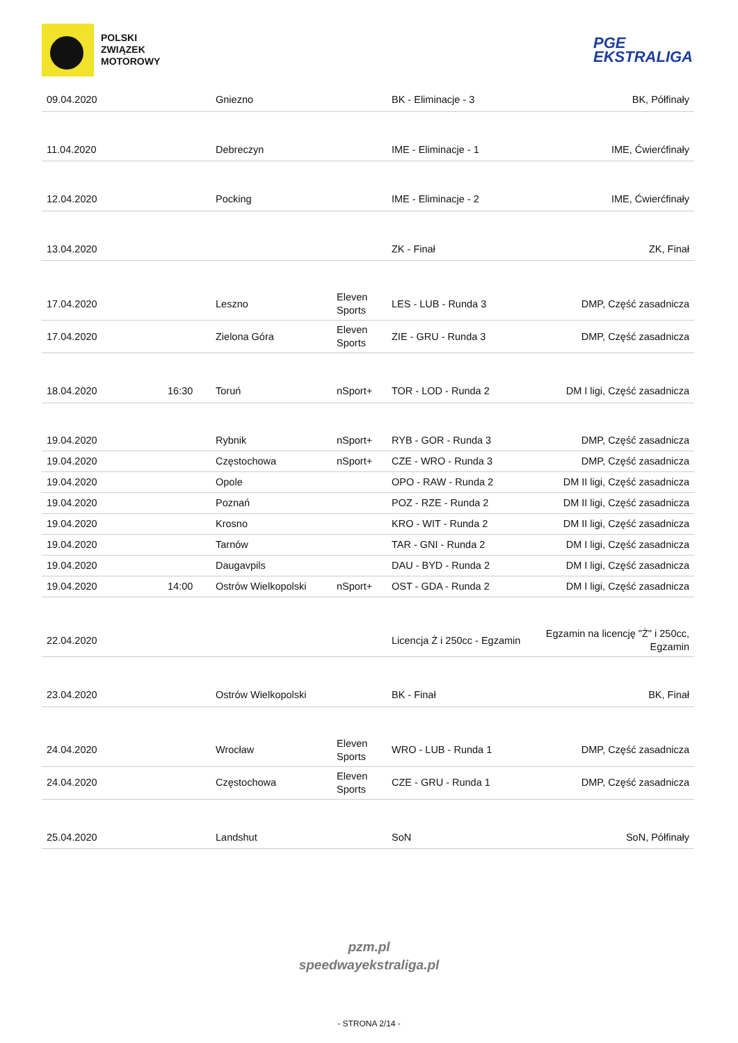POLSKI
ZWIĄZEK
MOTOROWY
PGE
EKSTRALIGA
| 09.04.2020 | | Gniezno | | BK - Eliminacje - 3 | BK, Półfinały |
| 11.04.2020 | | Debreczyn | | IME - Eliminacje - 1 | IME, Ćwierćfinały |
| 12.04.2020 | | Pocking | | IME - Eliminacje - 2 | IME, Ćwierćfinały |
| 13.04.2020 | | | | ZK - Finał | ZK, Finał |
| 17.04.2020 | | Leszno | Eleven Sports | LES - LUB - Runda 3 | DMP, Część zasadnicza |
| 17.04.2020 | | Zielona Góra | Eleven Sports | ZIE - GRU - Runda 3 | DMP, Część zasadnicza |
| 18.04.2020 | 16:30 | Toruń | nSport+ | TOR - LOD - Runda 2 | DM I ligi, Część zasadnicza |
| 19.04.2020 | | Rybnik | nSport+ | RYB - GOR - Runda 3 | DMP, Część zasadnicza |
| 19.04.2020 | | Częstochowa | nSport+ | CZE - WRO - Runda 3 | DMP, Część zasadnicza |
| 19.04.2020 | | Opole | | OPO - RAW - Runda 2 | DM II ligi, Część zasadnicza |
| 19.04.2020 | | Poznań | | POZ - RZE - Runda 2 | DM II ligi, Część zasadnicza |
| 19.04.2020 | | Krosno | | KRO - WIT - Runda 2 | DM II ligi, Część zasadnicza |
| 19.04.2020 | | Tarnów | | TAR - GNI - Runda 2 | DM I ligi, Część zasadnicza |
| 19.04.2020 | | Daugavpils | | DAU - BYD - Runda 2 | DM I ligi, Część zasadnicza |
| 19.04.2020 | 14:00 | Ostrów Wielkopolski | nSport+ | OST - GDA - Runda 2 | DM I ligi, Część zasadnicza |
| 22.04.2020 | | | | Licencja Ż i 250cc - Egzamin | Egzamin na licencję "Ż" i 250cc, Egzamin |
| 23.04.2020 | | Ostrów Wielkopolski | | BK - Finał | BK, Finał |
| 24.04.2020 | | Wrocław | Eleven Sports | WRO - LUB - Runda 1 | DMP, Część zasadnicza |
| 24.04.2020 | | Częstochowa | Eleven Sports | CZE - GRU - Runda 1 | DMP, Część zasadnicza |
| 25.04.2020 | | Landshut | | SoN | SoN, Półfinały |
pzm.pl
speedwayekstraliga.pl
- STRONA 2/14 -